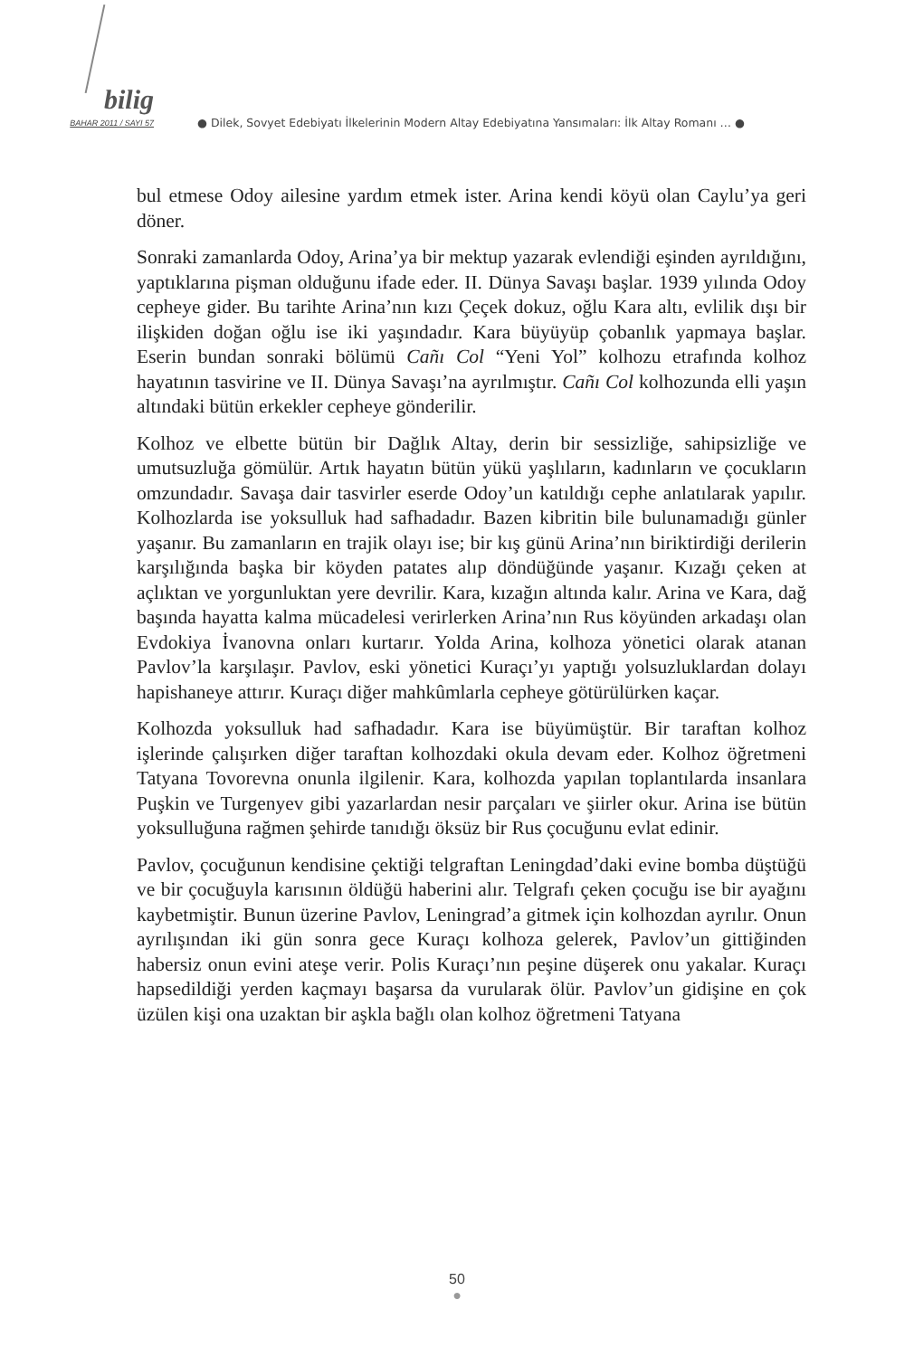bilig
BAHAR 2011 / SAYI 57
● Dilek, Sovyet Edebiyatı İlkelerinin Modern Altay Edebiyatına Yansımaları: İlk Altay Romanı … ●
bul etmese Odoy ailesine yardım etmek ister. Arina kendi köyü olan Caylu’ya geri döner.
Sonraki zamanlarda Odoy, Arina’ya bir mektup yazarak evlendiği eşinden ayrıldığını, yaptıklarına pişman olduğunu ifade eder. II. Dünya Savaşı başlar. 1939 yılında Odoy cepheye gider. Bu tarihte Arina’nın kızı Çeçek dokuz, oğlu Kara altı, evlilik dışı bir ilişkiden doğan oğlu ise iki yaşındadır. Kara büyüyüp çobanlık yapmaya başlar. Eserin bundan sonraki bölümü Cañı Col “Yeni Yol” kolhozu etrafında kolhoz hayatının tasvirine ve II. Dünya Savaşı’na ayrılmıştır. Cañı Col kolhozunda elli yaşın altındaki bütün erkekler cepheye gönderilir.
Kolhoz ve elbette bütün bir Dağlık Altay, derin bir sessizliğe, sahipsizliğe ve umutsuzluğa gömülür. Artık hayatın bütün yükü yaşlıların, kadınların ve çocukların omzundadır. Savaşa dair tasvirler eserde Odoy’un katıldığı cephe anlatılarak yapılır. Kolhozlarda ise yoksulluk had safhadadır. Bazen kibritin bile bulunamadığı günler yaşanır. Bu zamanların en trajik olayı ise; bir kış günü Arina’nın biriktirdiği derilerin karşılığında başka bir köyden patates alıp döndüğünde yaşanır. Kızağı çeken at açlıktan ve yorgunluktan yere devrilir. Kara, kızağın altında kalır. Arina ve Kara, dağ başında hayatta kalma mücadelesi verirlerken Arina’nın Rus köyünden arkadaşı olan Evdokiya İvanovna onları kurtarır. Yolda Arina, kolhoza yönetici olarak atanan Pavlov’la karşılaşır. Pavlov, eski yönetici Kuraçı’yı yaptığı yolsuzluklardan dolayı hapishaneye attırır. Kuraçı diğer mahkûmlarla cepheye götürülürken kaçar.
Kolhozda yoksulluk had safhadadır. Kara ise büyümüştür. Bir taraftan kolhoz işlerinde çalışırken diğer taraftan kolhozdaki okula devam eder. Kolhoz öğretmeni Tatyana Tovorevna onunla ilgilenir. Kara, kolhozda yapılan toplantılarda insanlara Puşkin ve Turgenyev gibi yazarlardan nesir parçaları ve şiirler okur. Arina ise bütün yoksulluğuna rağmen şehirde tanıdığı öksüz bir Rus çocuğunu evlat edinir.
Pavlov, çocuğunun kendisine çektiği telgraftan Leningdad’daki evine bomba düştüğü ve bir çocuğuyla karısının öldüğü haberini alır. Telgrafı çeken çocuğu ise bir ayağını kaybetmiştir. Bunun üzerine Pavlov, Leningrad’a gitmek için kolhozdan ayrılır. Onun ayrılışından iki gün sonra gece Kuraçı kolhoza gelerek, Pavlov’un gittiğinden habersiz onun evini ateşe verir. Polis Kuraçı’nın peşine düşerek onu yakalar. Kuraçı hapsedildiği yerden kaçmayı başarsa da vurularak ölür. Pavlov’un gidişine en çok üzülen kişi ona uzaktan bir aşkla bağlı olan kolhoz öğretmeni Tatyana
50
●